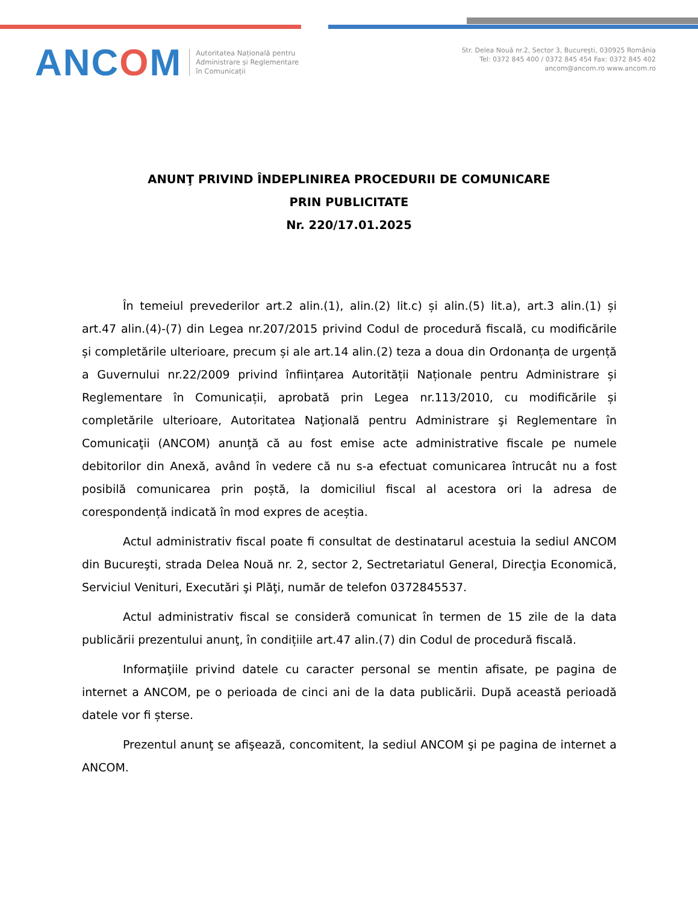ANCOM
Autoritatea Națională pentru
Administrare și Reglementare
în Comunicații
Str. Delea Nouă nr.2, Sector 3, București, 030925 România
Tel: 0372 845 400 / 0372 845 454 Fax: 0372 845 402
ancom@ancom.ro www.ancom.ro
ANUNŢ PRIVIND ÎNDEPLINIREA PROCEDURII DE COMUNICARE
PRIN PUBLICITATE
Nr. 220/17.01.2025
În temeiul prevederilor art.2 alin.(1), alin.(2) lit.c) și alin.(5) lit.a), art.3 alin.(1) și art.47 alin.(4)-(7) din Legea nr.207/2015 privind Codul de procedură fiscală, cu modificările și completările ulterioare, precum și ale art.14 alin.(2) teza a doua din Ordonanța de urgență a Guvernului nr.22/2009 privind înființarea Autorității Naționale pentru Administrare și Reglementare în Comunicații, aprobată prin Legea nr.113/2010, cu modificările și completările ulterioare, Autoritatea Naţională pentru Administrare şi Reglementare în Comunicaţii (ANCOM) anunţă că au fost emise acte administrative fiscale pe numele debitorilor din Anexă, având în vedere că nu s-a efectuat comunicarea întrucât nu a fost posibilă comunicarea prin poștă, la domiciliul fiscal al acestora ori la adresa de corespondență indicată în mod expres de aceștia.
Actul administrativ fiscal poate fi consultat de destinatarul acestuia la sediul ANCOM din Bucureşti, strada Delea Nouă nr. 2, sector 2, Sectretariatul General, Direcţia Economică, Serviciul Venituri, Executări şi Plăţi, număr de telefon 0372845537.
Actul administrativ fiscal se consideră comunicat în termen de 15 zile de la data publicării prezentului anunţ, în condițiile art.47 alin.(7) din Codul de procedură fiscală.
Informaţiile privind datele cu caracter personal se mentin afisate, pe pagina de internet a ANCOM, pe o perioada de cinci ani de la data publicării. După această perioadă datele vor fi șterse.
Prezentul anunţ se afişează, concomitent, la sediul ANCOM şi pe pagina de internet a ANCOM.